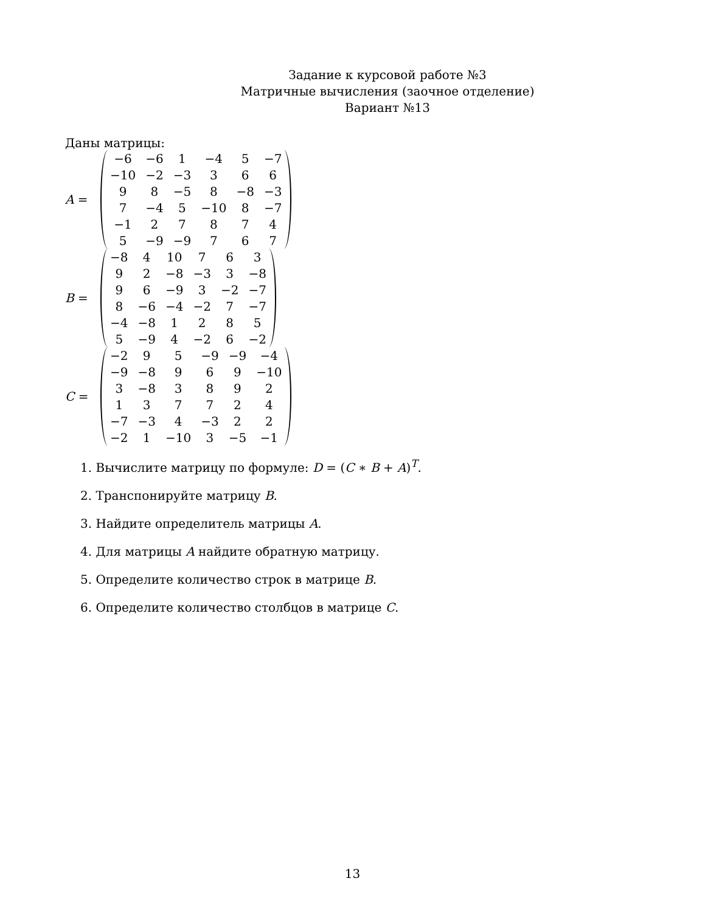Задание к курсовой работе №3
Матричные вычисления (заочное отделение)
Вариант №13
Даны матрицы:
A =
| −6 | −6 | 1 | −4 | 5 | −7 |
| −10 | −2 | −3 | 3 | 6 | 6 |
| 9 | 8 | −5 | 8 | −8 | −3 |
| 7 | −4 | 5 | −10 | 8 | −7 |
| −1 | 2 | 7 | 8 | 7 | 4 |
| 5 | −9 | −9 | 7 | 6 | 7 |
B =
| −8 | 4 | 10 | 7 | 6 | 3 |
| 9 | 2 | −8 | −3 | 3 | −8 |
| 9 | 6 | −9 | 3 | −2 | −7 |
| 8 | −6 | −4 | −2 | 7 | −7 |
| −4 | −8 | 1 | 2 | 8 | 5 |
| 5 | −9 | 4 | −2 | 6 | −2 |
C =
| −2 | 9 | 5 | −9 | −9 | −4 |
| −9 | −8 | 9 | 6 | 9 | −10 |
| 3 | −8 | 3 | 8 | 9 | 2 |
| 1 | 3 | 7 | 7 | 2 | 4 |
| −7 | −3 | 4 | −3 | 2 | 2 |
| −2 | 1 | −10 | 3 | −5 | −1 |
1. Вычислите матрицу по формуле: D = (C ∗ B + A)<sup>T</sup>.
2. Транспонируйте матрицу B.
3. Найдите определитель матрицы A.
4. Для матрицы A найдите обратную матрицу.
5. Определите количество строк в матрице B.
6. Определите количество столбцов в матрице C.
13